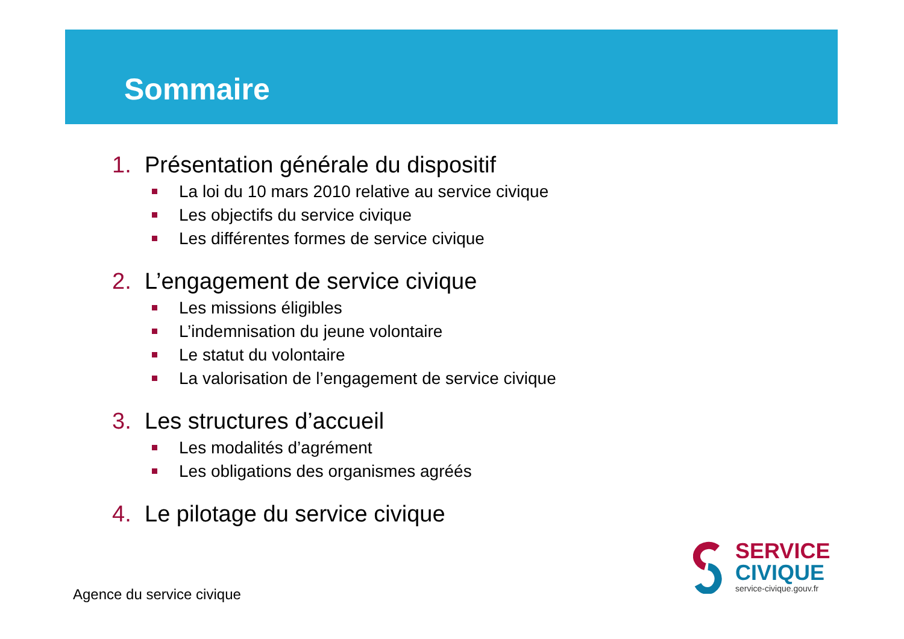Sommaire
1. Présentation générale du dispositif
La loi du 10 mars 2010 relative au service civique
Les objectifs du service civique
Les différentes formes de service civique
2. L’engagement de service civique
Les missions éligibles
L’indemnisation du jeune volontaire
Le statut du volontaire
La valorisation de l’engagement de service civique
3. Les structures d’accueil
Les modalités d’agrément
Les obligations des organismes agréés
4. Le pilotage du service civique
Agence du service civique
SERVICE
CIVIQUE
service-civique.gouv.fr